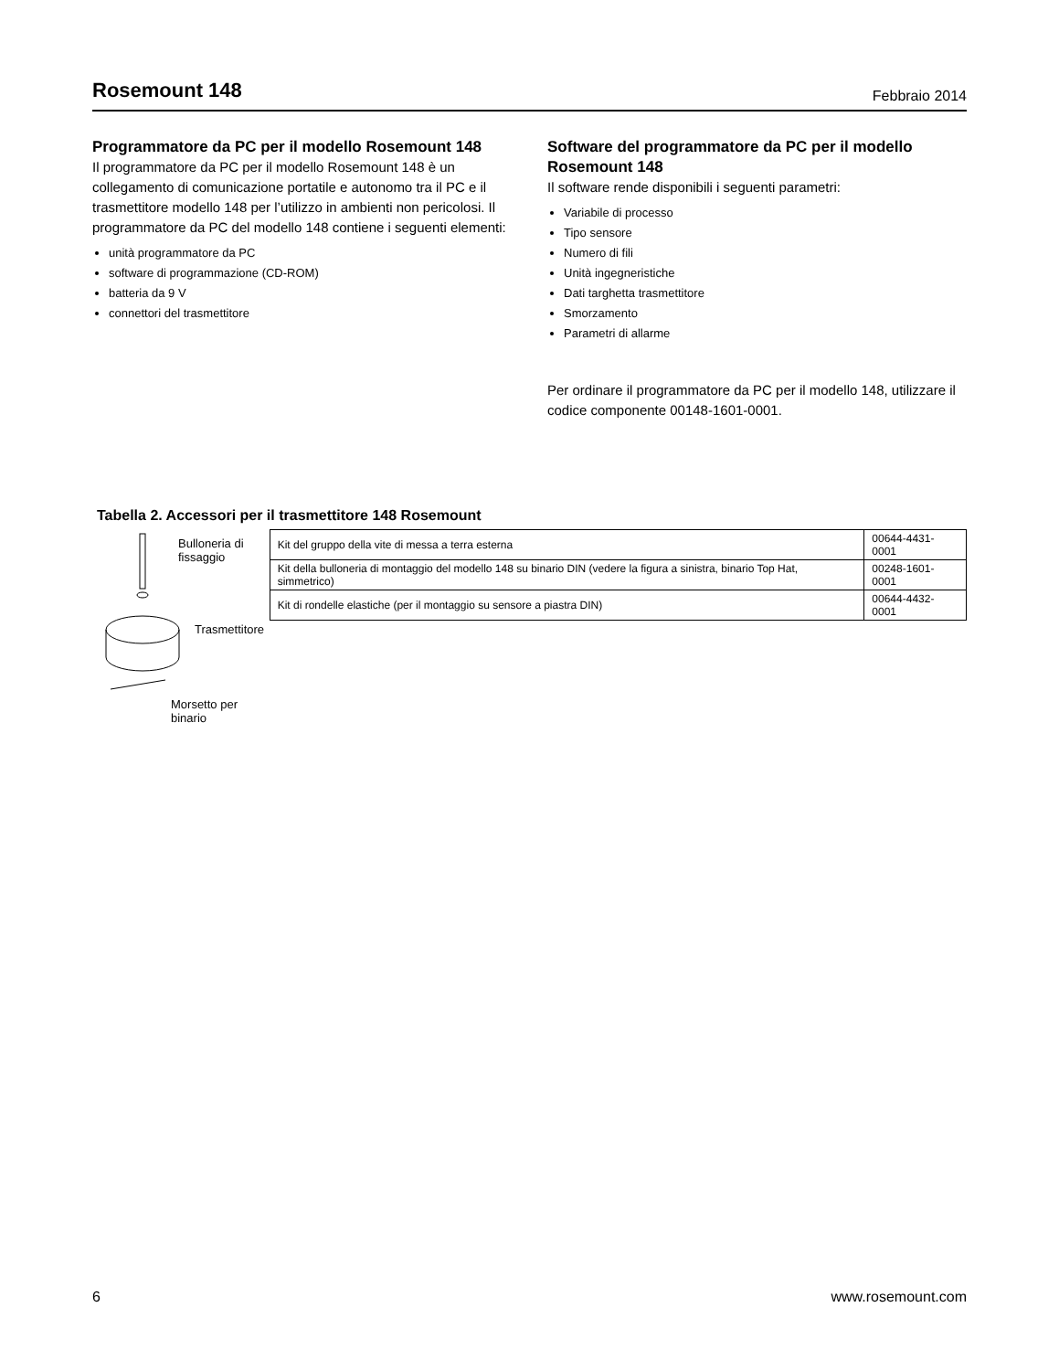Rosemount 148
Febbraio 2014
Programmatore da PC per il modello Rosemount 148
Il programmatore da PC per il modello Rosemount 148 è un collegamento di comunicazione portatile e autonomo tra il PC e il trasmettitore modello 148 per l’utilizzo in ambienti non pericolosi. Il programmatore da PC del modello 148 contiene i seguenti elementi:
unità programmatore da PC
software di programmazione (CD-ROM)
batteria da 9 V
connettori del trasmettitore
Software del programmatore da PC per il modello Rosemount 148
Il software rende disponibili i seguenti parametri:
Variabile di processo
Tipo sensore
Numero di fili
Unità ingegneristiche
Dati targhetta trasmettitore
Smorzamento
Parametri di allarme
Per ordinare il programmatore da PC per il modello 148, utilizzare il codice componente 00148-1601-0001.
Tabella 2. Accessori per il trasmettitore 148 Rosemount
Bulloneria di
fissaggio
Trasmettitore
Morsetto per binario
| Kit del gruppo della vite di messa a terra esterna | 00644-4431-0001 |
| Kit della bulloneria di montaggio del modello 148 su binario DIN (vedere la figura a sinistra, binario Top Hat, simmetrico) | 00248-1601-0001 |
| Kit di rondelle elastiche (per il montaggio su sensore a piastra DIN) | 00644-4432-0001 |
6 www.rosemount.com